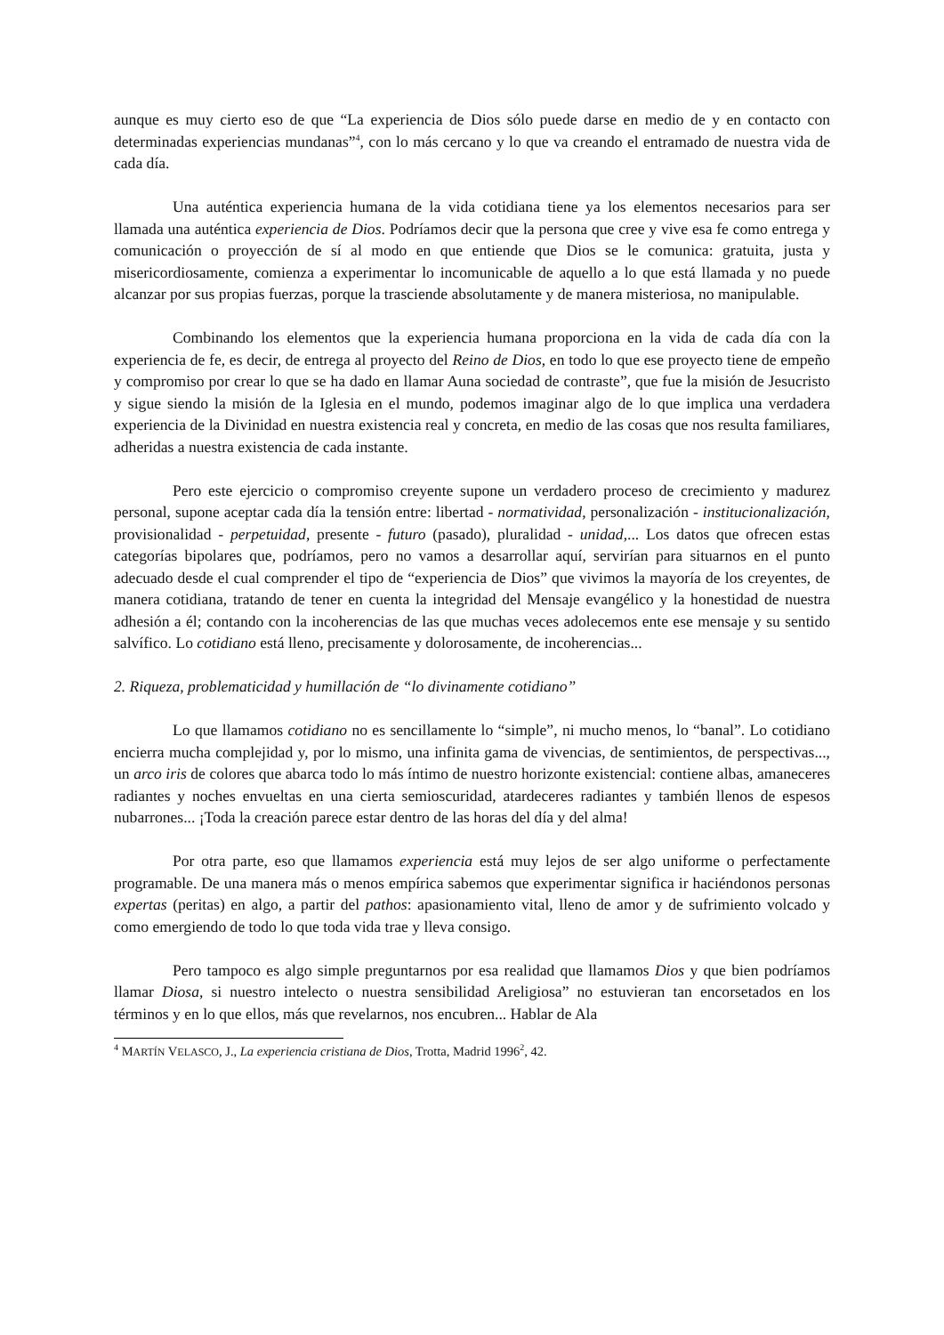aunque es muy cierto eso de que “La experiencia de Dios sólo puede darse en medio de y en contacto con determinadas experiencias mundanas”<sup>4</sup>, con lo más cercano y lo que va creando el entramado de nuestra vida de cada día.
Una auténtica experiencia humana de la vida cotidiana tiene ya los elementos necesarios para ser llamada una auténtica experiencia de Dios. Podríamos decir que la persona que cree y vive esa fe como entrega y comunicación o proyección de sí al modo en que entiende que Dios se le comunica: gratuita, justa y misericordiosamente, comienza a experimentar lo incomunicable de aquello a lo que está llamada y no puede alcanzar por sus propias fuerzas, porque la trasciende absolutamente y de manera misteriosa, no manipulable.
Combinando los elementos que la experiencia humana proporciona en la vida de cada día con la experiencia de fe, es decir, de entrega al proyecto del Reino de Dios, en todo lo que ese proyecto tiene de empeño y compromiso por crear lo que se ha dado en llamar Auna sociedad de contraste”, que fue la misión de Jesucristo y sigue siendo la misión de la Iglesia en el mundo, podemos imaginar algo de lo que implica una verdadera experiencia de la Divinidad en nuestra existencia real y concreta, en medio de las cosas que nos resulta familiares, adheridas a nuestra existencia de cada instante.
Pero este ejercicio o compromiso creyente supone un verdadero proceso de crecimiento y madurez personal, supone aceptar cada día la tensión entre: libertad - normatividad, personalización - institucionalización, provisionalidad - perpetuidad, presente - futuro (pasado), pluralidad - unidad,... Los datos que ofrecen estas categorías bipolares que, podríamos, pero no vamos a desarrollar aquí, servirían para situarnos en el punto adecuado desde el cual comprender el tipo de “experiencia de Dios” que vivimos la mayoría de los creyentes, de manera cotidiana, tratando de tener en cuenta la integridad del Mensaje evangélico y la honestidad de nuestra adhesión a él; contando con la incoherencias de las que muchas veces adolecemos ente ese mensaje y su sentido salvífico. Lo cotidiano está lleno, precisamente y dolorosamente, de incoherencias...
2. Riqueza, problematicidad y humillación de “lo divinamente cotidiano”
Lo que llamamos cotidiano no es sencillamente lo “simple”, ni mucho menos, lo “banal”. Lo cotidiano encierra mucha complejidad y, por lo mismo, una infinita gama de vivencias, de sentimientos, de perspectivas..., un arco iris de colores que abarca todo lo más íntimo de nuestro horizonte existencial: contiene albas, amaneceres radiantes y noches envueltas en una cierta semioscuridad, atardeceres radiantes y también llenos de espesos nubarrones... ¡Toda la creación parece estar dentro de las horas del día y del alma!
Por otra parte, eso que llamamos experiencia está muy lejos de ser algo uniforme o perfectamente programable. De una manera más o menos empírica sabemos que experimentar significa ir haciéndonos personas expertas (peritas) en algo, a partir del pathos: apasionamiento vital, lleno de amor y de sufrimiento volcado y como emergiendo de todo lo que toda vida trae y lleva consigo.
Pero tampoco es algo simple preguntarnos por esa realidad que llamamos Dios y que bien podríamos llamar Diosa, si nuestro intelecto o nuestra sensibilidad Areligiosa” no estuvieran tan encorsetados en los términos y en lo que ellos, más que revelarnos, nos encubren... Hablar de Ala
<sup>4</sup> MARTÍN VELASCO, J., La experiencia cristiana de Dios, Trotta, Madrid 1996<sup>2</sup>, 42.